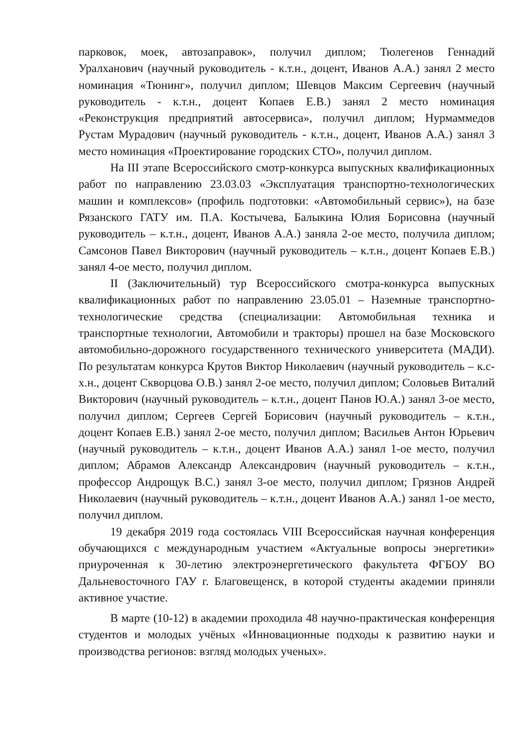парковок, моек, автозаправок», получил диплом; Тюлегенов Геннадий Уралханович (научный руководитель - к.т.н., доцент, Иванов А.А.) занял 2 место номинация «Тюнинг», получил диплом; Шевцов Максим Сергеевич (научный руководитель - к.т.н., доцент Копаев Е.В.) занял 2 место номинация «Реконструкция предприятий автосервиса», получил диплом; Нурмаммедов Рустам Мурадович (научный руководитель - к.т.н., доцент, Иванов А.А.) занял 3 место номинация «Проектирование городских СТО», получил диплом.
На III этапе Всероссийского смотр-конкурса выпускных квалификационных работ по направлению 23.03.03 «Эксплуатация транспортно-технологических машин и комплексов» (профиль подготовки: «Автомобильный сервис»), на базе Рязанского ГАТУ им. П.А. Костычева, Балыкина Юлия Борисовна (научный руководитель – к.т.н., доцент, Иванов А.А.) заняла 2-ое место, получила диплом; Самсонов Павел Викторович (научный руководитель – к.т.н., доцент Копаев Е.В.) занял 4-ое место, получил диплом.
II (Заключительный) тур Всероссийского смотра-конкурса выпускных квалификационных работ по направлению 23.05.01 – Наземные транспортно-технологические средства (специализации: Автомобильная техника и транспортные технологии, Автомобили и тракторы) прошел на базе Московского автомобильно-дорожного государственного технического университета (МАДИ). По результатам конкурса Крутов Виктор Николаевич (научный руководитель – к.с-х.н., доцент Скворцова О.В.) занял 2-ое место, получил диплом; Соловьев Виталий Викторович (научный руководитель – к.т.н., доцент Панов Ю.А.) занял 3-ое место, получил диплом; Сергеев Сергей Борисович (научный руководитель – к.т.н., доцент Копаев Е.В.) занял 2-ое место, получил диплом; Васильев Антон Юрьевич (научный руководитель – к.т.н., доцент Иванов А.А.) занял 1-ое место, получил диплом; Абрамов Александр Александрович (научный руководитель – к.т.н., профессор Андрощук В.С.) занял 3-ое место, получил диплом; Грязнов Андрей Николаевич (научный руководитель – к.т.н., доцент Иванов А.А.) занял 1-ое место, получил диплом.
19 декабря 2019 года состоялась VIII Всероссийская научная конференция обучающихся с международным участием «Актуальные вопросы энергетики» приуроченная к 30-летию электроэнергетического факультета ФГБОУ ВО Дальневосточного ГАУ г. Благовещенск, в которой студенты академии приняли активное участие.
В марте (10-12) в академии проходила 48 научно-практическая конференция студентов и молодых учёных «Инновационные подходы к развитию науки и производства регионов: взгляд молодых ученых».